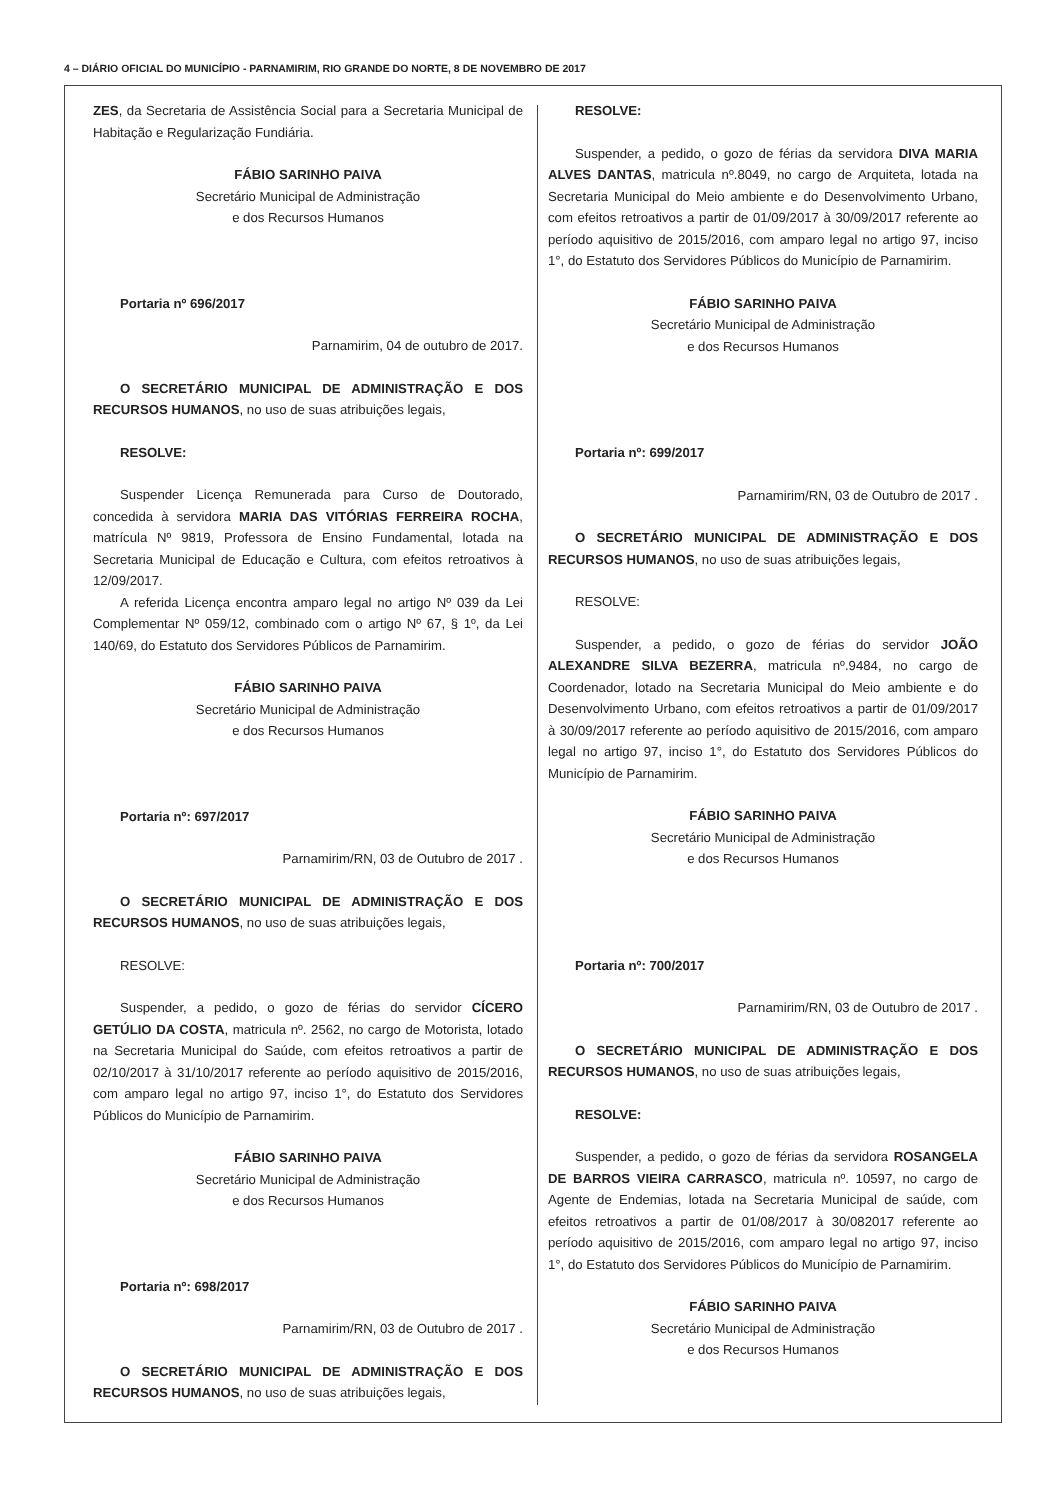4 – DIÁRIO OFICIAL DO MUNICÍPIO - PARNAMIRIM, RIO GRANDE DO NORTE, 8 DE NOVEMBRO DE 2017
ZES, da Secretaria de Assistência Social para a Secretaria Municipal de Habitação e Regularização Fundiária.
FÁBIO SARINHO PAIVA
Secretário Municipal de Administração
e dos Recursos Humanos
Portaria nº 696/2017
Parnamirim, 04 de outubro de 2017.
O SECRETÁRIO MUNICIPAL DE ADMINISTRAÇÃO E DOS RECURSOS HUMANOS, no uso de suas atribuições legais,
RESOLVE:
Suspender Licença Remunerada para Curso de Doutorado, concedida à servidora MARIA DAS VITÓRIAS FERREIRA ROCHA, matrícula Nº 9819, Professora de Ensino Fundamental, lotada na Secretaria Municipal de Educação e Cultura, com efeitos retroativos à 12/09/2017.
A referida Licença encontra amparo legal no artigo Nº 039 da Lei Complementar Nº 059/12, combinado com o artigo Nº 67, § 1º, da Lei 140/69, do Estatuto dos Servidores Públicos de Parnamirim.
FÁBIO SARINHO PAIVA
Secretário Municipal de Administração
e dos Recursos Humanos
Portaria nº: 697/2017
Parnamirim/RN, 03 de Outubro de 2017 .
O SECRETÁRIO MUNICIPAL DE ADMINISTRAÇÃO E DOS RECURSOS HUMANOS, no uso de suas atribuições legais,
RESOLVE:
Suspender, a pedido, o gozo de férias do servidor CÍCERO GETÚLIO DA COSTA, matricula nº. 2562, no cargo de Motorista, lotado na Secretaria Municipal do Saúde, com efeitos retroativos a partir de 02/10/2017 à 31/10/2017 referente ao período aquisitivo de 2015/2016, com amparo legal no artigo 97, inciso 1°, do Estatuto dos Servidores Públicos do Município de Parnamirim.
FÁBIO SARINHO PAIVA
Secretário Municipal de Administração
e dos Recursos Humanos
Portaria nº: 698/2017
Parnamirim/RN, 03 de Outubro de 2017 .
O SECRETÁRIO MUNICIPAL DE ADMINISTRAÇÃO E DOS RECURSOS HUMANOS, no uso de suas atribuições legais,
RESOLVE:
Suspender, a pedido, o gozo de férias da servidora DIVA MARIA ALVES DANTAS, matricula nº.8049, no cargo de Arquiteta, lotada na Secretaria Municipal do Meio ambiente e do Desenvolvimento Urbano, com efeitos retroativos a partir de 01/09/2017 à 30/09/2017 referente ao período aquisitivo de 2015/2016, com amparo legal no artigo 97, inciso 1°, do Estatuto dos Servidores Públicos do Município de Parnamirim.
FÁBIO SARINHO PAIVA
Secretário Municipal de Administração
e dos Recursos Humanos
Portaria nº: 699/2017
Parnamirim/RN, 03 de Outubro de 2017 .
O SECRETÁRIO MUNICIPAL DE ADMINISTRAÇÃO E DOS RECURSOS HUMANOS, no uso de suas atribuições legais,
RESOLVE:
Suspender, a pedido, o gozo de férias do servidor JOÃO ALEXANDRE SILVA BEZERRA, matricula nº.9484, no cargo de Coordenador, lotado na Secretaria Municipal do Meio ambiente e do Desenvolvimento Urbano, com efeitos retroativos a partir de 01/09/2017 à 30/09/2017 referente ao período aquisitivo de 2015/2016, com amparo legal no artigo 97, inciso 1°, do Estatuto dos Servidores Públicos do Município de Parnamirim.
FÁBIO SARINHO PAIVA
Secretário Municipal de Administração
e dos Recursos Humanos
Portaria nº: 700/2017
Parnamirim/RN, 03 de Outubro de 2017 .
O SECRETÁRIO MUNICIPAL DE ADMINISTRAÇÃO E DOS RECURSOS HUMANOS, no uso de suas atribuições legais,
RESOLVE:
Suspender, a pedido, o gozo de férias da servidora ROSANGELA DE BARROS VIEIRA CARRASCO, matricula nº. 10597, no cargo de Agente de Endemias, lotada na Secretaria Municipal de saúde, com efeitos retroativos a partir de 01/08/2017 à 30/082017 referente ao período aquisitivo de 2015/2016, com amparo legal no artigo 97, inciso 1°, do Estatuto dos Servidores Públicos do Município de Parnamirim.
FÁBIO SARINHO PAIVA
Secretário Municipal de Administração
e dos Recursos Humanos